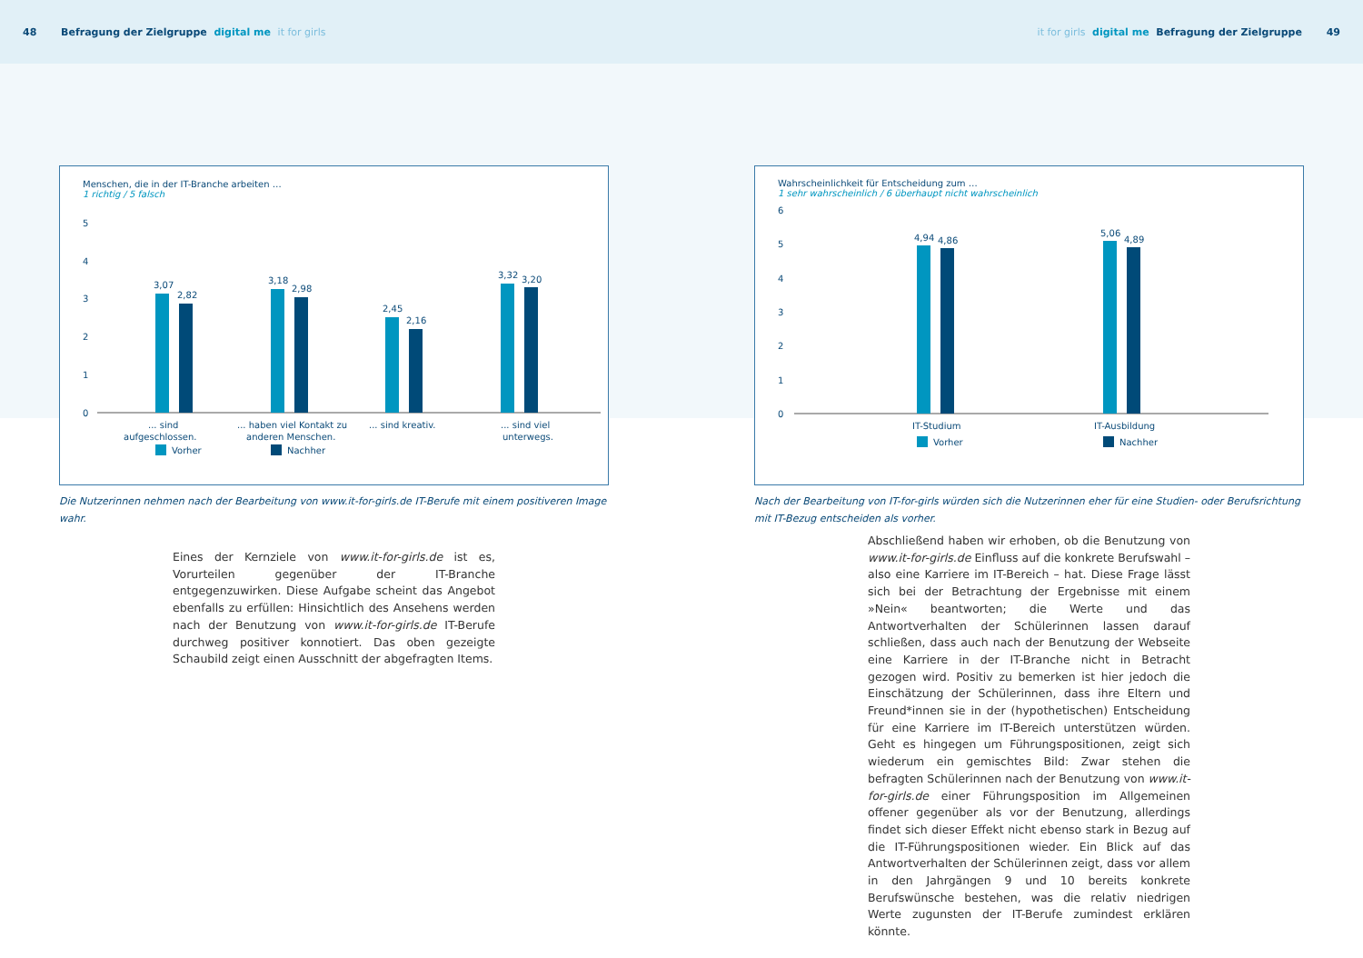48 Befragung der Zielgruppe digital me it for girls
it for girls digital me Befragung der Zielgruppe 49
Menschen, die in der IT-Branche arbeiten …
1 richtig / 5 falsch
5
4
3
2
1
0
3,07
2,82
3,18
2,98
2,45
2,16
3,32
3,20
... sind
aufgeschlossen.
... haben viel Kontakt zu
anderen Menschen.
... sind kreativ.
... sind viel
unterwegs.
Vorher
Nachher
Die Nutzerinnen nehmen nach der Bearbeitung von www.it-for-girls.de IT-Berufe mit einem positiveren Image wahr.
Eines der Kernziele von www.it-for-girls.de ist es, Vorurteilen gegenüber der IT-Branche entgegenzuwirken. Diese Aufgabe scheint das Angebot ebenfalls zu erfüllen: Hinsichtlich des Ansehens werden nach der Benutzung von www.it-for-girls.de IT-Berufe durchweg positiver konnotiert. Das oben gezeigte Schaubild zeigt einen Ausschnitt der abgefragten Items.
Wahrscheinlichkeit für Entscheidung zum …
1 sehr wahrscheinlich / 6 überhaupt nicht wahrscheinlich
6
5
4
3
2
1
0
4,94
4,86
5,06
4,89
IT-Studium
IT-Ausbildung
Vorher
Nachher
Nach der Bearbeitung von IT-for-girls würden sich die Nutzerinnen eher für eine Studien- oder Berufsrichtung mit IT-Bezug entscheiden als vorher.
Abschließend haben wir erhoben, ob die Benutzung von www.it-for-girls.de Einfluss auf die konkrete Berufswahl – also eine Karriere im IT-Bereich – hat. Diese Frage lässt sich bei der Betrachtung der Ergebnisse mit einem »Nein« beantworten; die Werte und das Antwortverhalten der Schülerinnen lassen darauf schließen, dass auch nach der Benutzung der Webseite eine Karriere in der IT-Branche nicht in Betracht gezogen wird. Positiv zu bemerken ist hier jedoch die Einschätzung der Schülerinnen, dass ihre Eltern und Freund*innen sie in der (hypothetischen) Entscheidung für eine Karriere im IT-Bereich unterstützen würden. Geht es hingegen um Führungspositionen, zeigt sich wiederum ein gemischtes Bild: Zwar stehen die befragten Schülerinnen nach der Benutzung von www.it-for-girls.de einer Führungsposition im Allgemeinen offener gegenüber als vor der Benutzung, allerdings findet sich dieser Effekt nicht ebenso stark in Bezug auf die IT-Führungspositionen wieder. Ein Blick auf das Antwortverhalten der Schülerinnen zeigt, dass vor allem in den Jahrgängen 9 und 10 bereits konkrete Berufswünsche bestehen, was die relativ niedrigen Werte zugunsten der IT-Berufe zumindest erklären könnte.